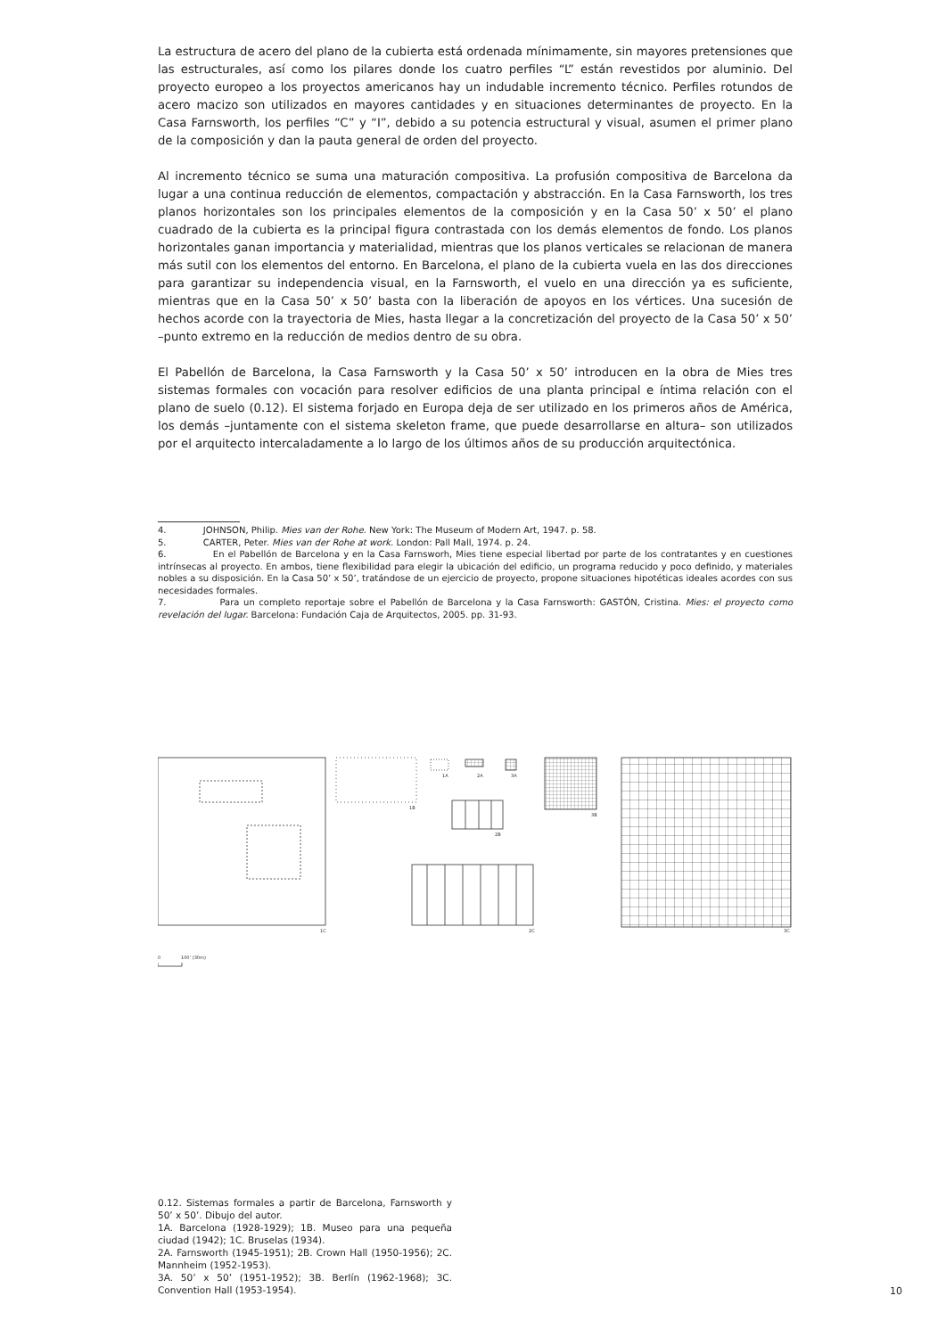La estructura de acero del plano de la cubierta está ordenada mínimamente, sin mayores pretensiones que las estructurales, así como los pilares donde los cuatro perfiles “L” están revestidos por aluminio. Del proyecto europeo a los proyectos americanos hay un indudable incremento técnico. Perfiles rotundos de acero macizo son utilizados en mayores cantidades y en situaciones determinantes de proyecto. En la Casa Farnsworth, los perfiles “C” y “I”, debido a su potencia estructural y visual, asumen el primer plano de la composición y dan la pauta general de orden del proyecto.
Al incremento técnico se suma una maturación compositiva. La profusión compositiva de Barcelona da lugar a una continua reducción de elementos, compactación y abstracción. En la Casa Farnsworth, los tres planos horizontales son los principales elementos de la composición y en la Casa 50’ x 50’ el plano cuadrado de la cubierta es la principal figura contrastada con los demás elementos de fondo. Los planos horizontales ganan importancia y materialidad, mientras que los planos verticales se relacionan de manera más sutil con los elementos del entorno. En Barcelona, el plano de la cubierta vuela en las dos direcciones para garantizar su independencia visual, en la Farnsworth, el vuelo en una dirección ya es suficiente, mientras que en la Casa 50’ x 50’ basta con la liberación de apoyos en los vértices. Una sucesión de hechos acorde con la trayectoria de Mies, hasta llegar a la concretización del proyecto de la Casa 50’ x 50’ –punto extremo en la reducción de medios dentro de su obra.
El Pabellón de Barcelona, la Casa Farnsworth y la Casa 50’ x 50’ introducen en la obra de Mies tres sistemas formales con vocación para resolver edificios de una planta principal e íntima relación con el plano de suelo (0.12). El sistema forjado en Europa deja de ser utilizado en los primeros años de América, los demás –juntamente con el sistema skeleton frame, que puede desarrollarse en altura– son utilizados por el arquitecto intercaladamente a lo largo de los últimos años de su producción arquitectónica.
4. JOHNSON, Philip. Mies van der Rohe. New York: The Museum of Modern Art, 1947. p. 58.
5. CARTER, Peter. Mies van der Rohe at work. London: Pall Mall, 1974. p. 24.
6. En el Pabellón de Barcelona y en la Casa Farnsworh, Mies tiene especial libertad por parte de los contratantes y en cuestiones intrínsecas al proyecto. En ambos, tiene flexibilidad para elegir la ubicación del edificio, un programa reducido y poco definido, y materiales nobles a su disposición. En la Casa 50’ x 50’, tratándose de un ejercicio de proyecto, propone situaciones hipotéticas ideales acordes con sus necesidades formales.
7. Para un completo reportaje sobre el Pabellón de Barcelona y la Casa Farnsworth: GASTÓN, Cristina. Mies: el proyecto como revelación del lugar. Barcelona: Fundación Caja de Arquitectos, 2005. pp. 31-93.
1C
1B
1A
2A
3A
2B
3B
2C
3C
0
100’ (30m)
0.12. Sistemas formales a partir de Barcelona, Farnsworth y 50’ x 50’. Dibujo del autor.
1A. Barcelona (1928-1929); 1B. Museo para una pequeña ciudad (1942); 1C. Bruselas (1934).
2A. Farnsworth (1945-1951); 2B. Crown Hall (1950-1956); 2C. Mannheim (1952-1953).
3A. 50’ x 50’ (1951-1952); 3B. Berlín (1962-1968); 3C. Convention Hall (1953-1954).
10